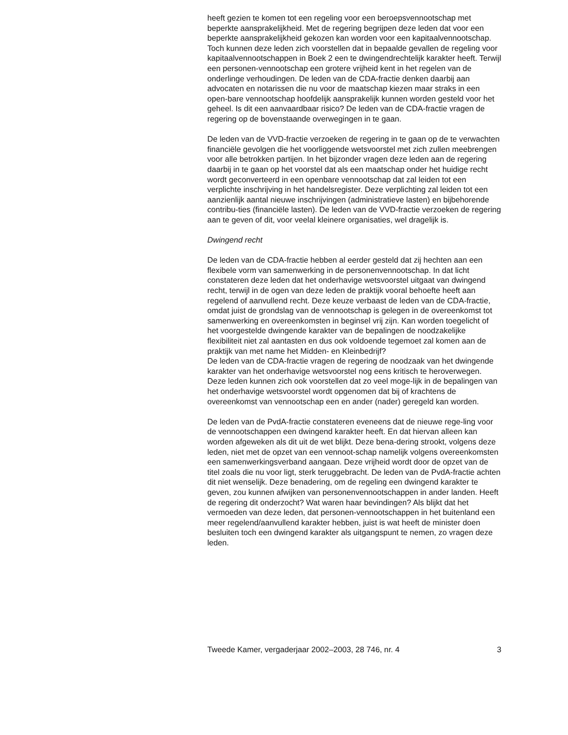heeft gezien te komen tot een regeling voor een beroepsvennootschap met beperkte aansprakelijkheid. Met de regering begrijpen deze leden dat voor een beperkte aansprakelijkheid gekozen kan worden voor een kapitaalvennootschap. Toch kunnen deze leden zich voorstellen dat in bepaalde gevallen de regeling voor kapitaalvennootschappen in Boek 2 een te dwingendrechtelijk karakter heeft. Terwijl een personen-vennootschap een grotere vrijheid kent in het regelen van de onderlinge verhoudingen. De leden van de CDA-fractie denken daarbij aan advocaten en notarissen die nu voor de maatschap kiezen maar straks in een open-bare vennootschap hoofdelijk aansprakelijk kunnen worden gesteld voor het geheel. Is dit een aanvaardbaar risico? De leden van de CDA-fractie vragen de regering op de bovenstaande overwegingen in te gaan.
De leden van de VVD-fractie verzoeken de regering in te gaan op de te verwachten financiële gevolgen die het voorliggende wetsvoorstel met zich zullen meebrengen voor alle betrokken partijen. In het bijzonder vragen deze leden aan de regering daarbij in te gaan op het voorstel dat als een maatschap onder het huidige recht wordt geconverteerd in een openbare vennootschap dat zal leiden tot een verplichte inschrijving in het handelsregister. Deze verplichting zal leiden tot een aanzienlijk aantal nieuwe inschrijvingen (administratieve lasten) en bijbehorende contribu-ties (financiële lasten). De leden van de VVD-fractie verzoeken de regering aan te geven of dit, voor veelal kleinere organisaties, wel dragelijk is.
Dwingend recht
De leden van de CDA-fractie hebben al eerder gesteld dat zij hechten aan een flexibele vorm van samenwerking in de personenvennootschap. In dat licht constateren deze leden dat het onderhavige wetsvoorstel uitgaat van dwingend recht, terwijl in de ogen van deze leden de praktijk vooral behoefte heeft aan regelend of aanvullend recht. Deze keuze verbaast de leden van de CDA-fractie, omdat juist de grondslag van de vennootschap is gelegen in de overeenkomst tot samenwerking en overeenkomsten in beginsel vrij zijn. Kan worden toegelicht of het voorgestelde dwingende karakter van de bepalingen de noodzakelijke flexibiliteit niet zal aantasten en dus ook voldoende tegemoet zal komen aan de praktijk van met name het Midden- en Kleinbedrijf?
De leden van de CDA-fractie vragen de regering de noodzaak van het dwingende karakter van het onderhavige wetsvoorstel nog eens kritisch te heroverwegen. Deze leden kunnen zich ook voorstellen dat zo veel moge-lijk in de bepalingen van het onderhavige wetsvoorstel wordt opgenomen dat bij of krachtens de overeenkomst van vennootschap een en ander (nader) geregeld kan worden.
De leden van de PvdA-fractie constateren eveneens dat de nieuwe rege-ling voor de vennootschappen een dwingend karakter heeft. En dat hiervan alleen kan worden afgeweken als dit uit de wet blijkt. Deze bena-dering strookt, volgens deze leden, niet met de opzet van een vennoot-schap namelijk volgens overeenkomsten een samenwerkingsverband aangaan. Deze vrijheid wordt door de opzet van de titel zoals die nu voor ligt, sterk teruggebracht. De leden van de PvdA-fractie achten dit niet wenselijk. Deze benadering, om de regeling een dwingend karakter te geven, zou kunnen afwijken van personenvennootschappen in ander landen. Heeft de regering dit onderzocht? Wat waren haar bevindingen? Als blijkt dat het vermoeden van deze leden, dat personen-vennootschappen in het buitenland een meer regelend/aanvullend karakter hebben, juist is wat heeft de minister doen besluiten toch een dwingend karakter als uitgangspunt te nemen, zo vragen deze leden.
Tweede Kamer, vergaderjaar 2002–2003, 28 746, nr. 4 3